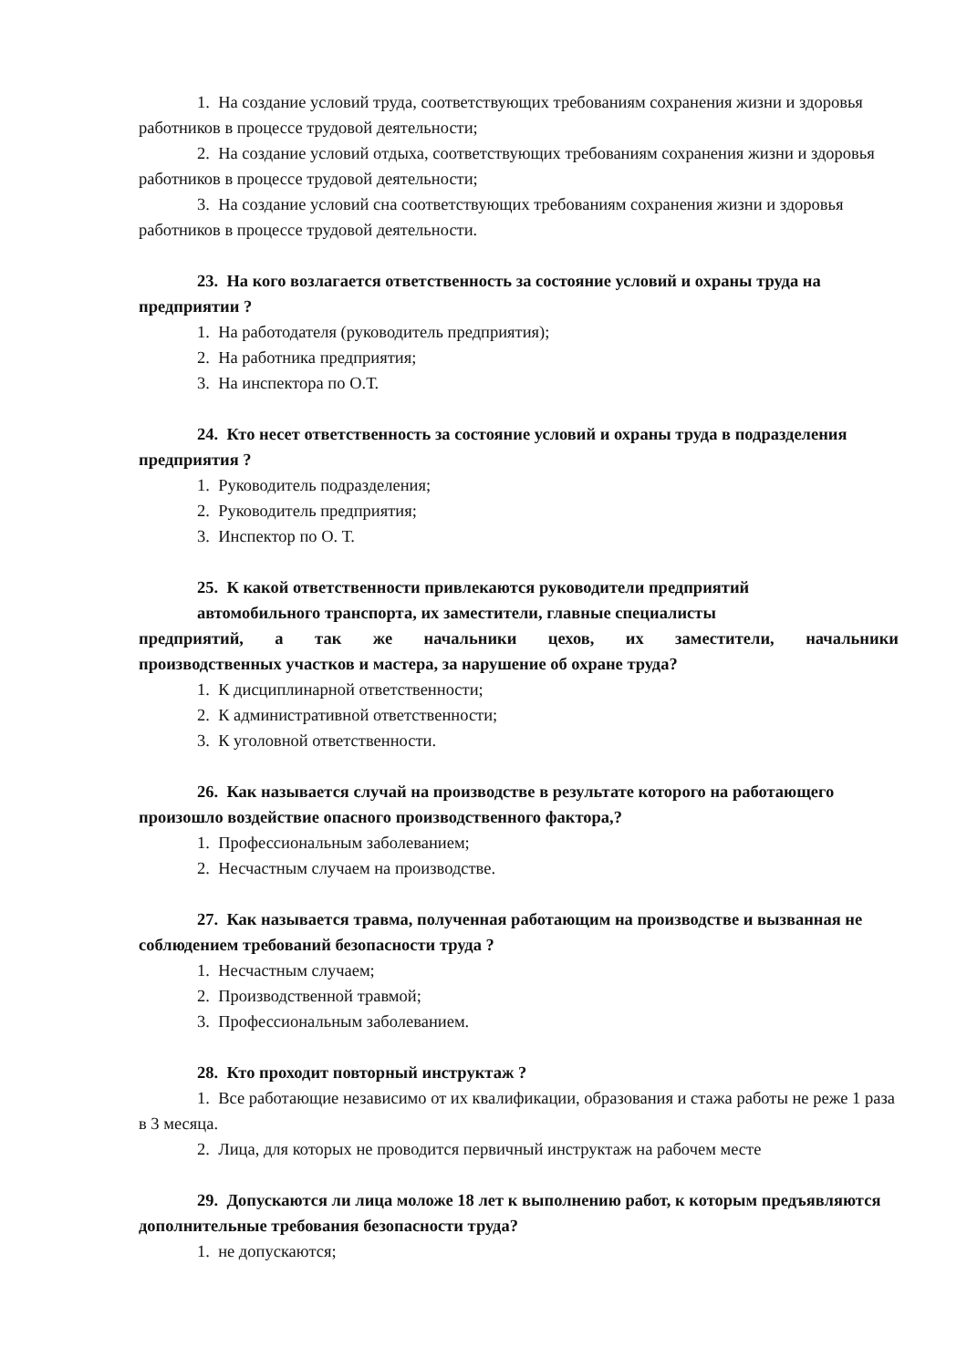1. На создание условий труда, соответствующих требованиям сохранения жизни и здоровья работников в процессе трудовой деятельности;
2. На создание условий отдыха, соответствующих требованиям сохранения жизни и здоровья работников в процессе трудовой деятельности;
3. На создание условий сна соответствующих требованиям сохранения жизни и здоровья работников в процессе трудовой деятельности.
23. На кого возлагается ответственность за состояние условий и охраны труда на предприятии ?
1. На работодателя (руководитель предприятия);
2. На работника предприятия;
3. На инспектора по О.Т.
24. Кто несет ответственность за состояние условий и охраны труда в подразделения предприятия ?
1. Руководитель подразделения;
2. Руководитель предприятия;
3. Инспектор по О. Т.
25. К какой ответственности привлекаются руководители предприятий
автомобильного транспорта, их заместители, главные специалисты
предприятий, а так же начальники цехов, их заместители, начальники
производственных участков и мастера, за нарушение об охране труда?
1. К дисциплинарной ответственности;
2. К административной ответственности;
3. К уголовной ответственности.
26. Как называется случай на производстве в результате которого на работающего произошло воздействие опасного производственного фактора,?
1. Профессиональным заболеванием;
2. Несчастным случаем на производстве.
27. Как называется травма, полученная работающим на производстве и вызванная не соблюдением требований безопасности труда ?
1. Несчастным случаем;
2. Производственной травмой;
3. Профессиональным заболеванием.
28. Кто проходит повторный инструктаж ?
1. Все работающие независимо от их квалификации, образования и стажа работы не реже 1 раза в 3 месяца.
2. Лица, для которых не проводится первичный инструктаж на рабочем месте
29. Допускаются ли лица моложе 18 лет к выполнению работ, к которым предъявляются дополнительные требования безопасности труда?
1. не допускаются;